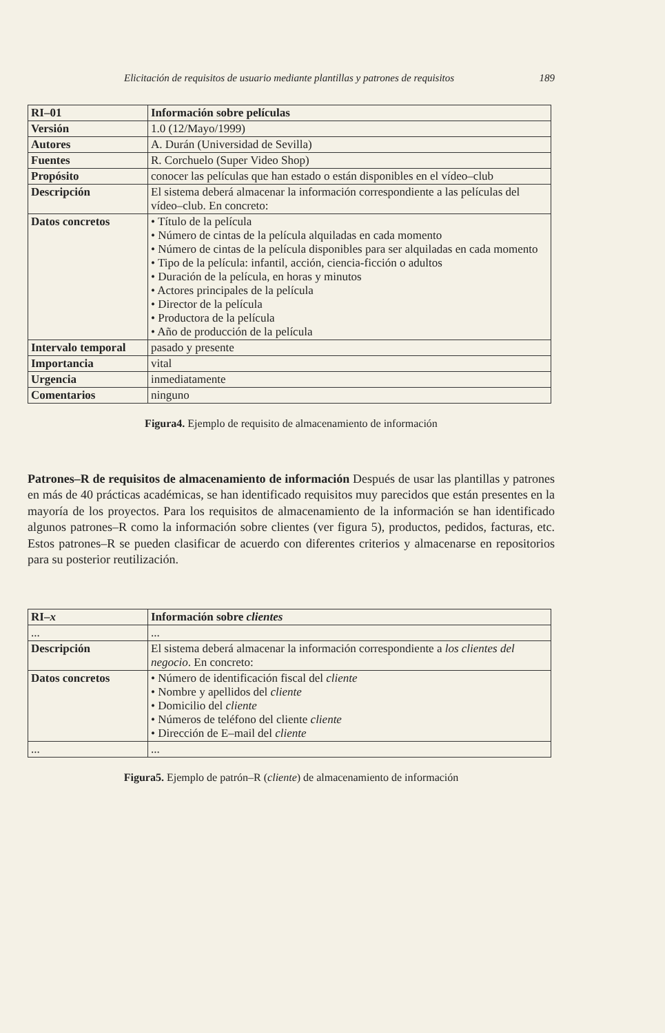Elicitación de requisitos de usuario mediante plantillas y patrones de requisitos 189
| RI–01 | Información sobre películas |
| Versión | 1.0 (12/Mayo/1999) |
| Autores | A. Durán (Universidad de Sevilla) |
| Fuentes | R. Corchuelo (Super Video Shop) |
| Propósito | conocer las películas que han estado o están disponibles en el vídeo–club |
| Descripción | El sistema deberá almacenar la información correspondiente a las películas del vídeo–club. En concreto: |
| Datos concretos | • Título de la película • Número de cintas de la película alquiladas en cada momento • Número de cintas de la película disponibles para ser alquiladas en cada momento • Tipo de la película: infantil, acción, ciencia-ficción o adultos • Duración de la película, en horas y minutos • Actores principales de la película • Director de la película • Productora de la película • Año de producción de la película |
| Intervalo temporal | pasado y presente |
| Importancia | vital |
| Urgencia | inmediatamente |
| Comentarios | ninguno |
Figura4. Ejemplo de requisito de almacenamiento de información
Patrones–R de requisitos de almacenamiento de información Después de usar las plantillas y patrones en más de 40 prácticas académicas, se han identificado requisitos muy parecidos que están presentes en la mayoría de los proyectos. Para los requisitos de almacenamiento de la información se han identificado algunos patrones–R como la información sobre clientes (ver figura 5), productos, pedidos, facturas, etc. Estos patrones–R se pueden clasificar de acuerdo con diferentes criterios y almacenarse en repositorios para su posterior reutilización.
| RI– x | Información sobre clientes |
| ... | ... |
| Descripción | El sistema deberá almacenar la información correspondiente a los clientes del negocio . En concreto: |
| Datos concretos | • Número de identificación fiscal del cliente • Nombre y apellidos del cliente • Domicilio del cliente • Números de teléfono del cliente cliente • Dirección de E–mail del cliente |
| ... | ... |
Figura5. Ejemplo de patrón–R (cliente) de almacenamiento de información